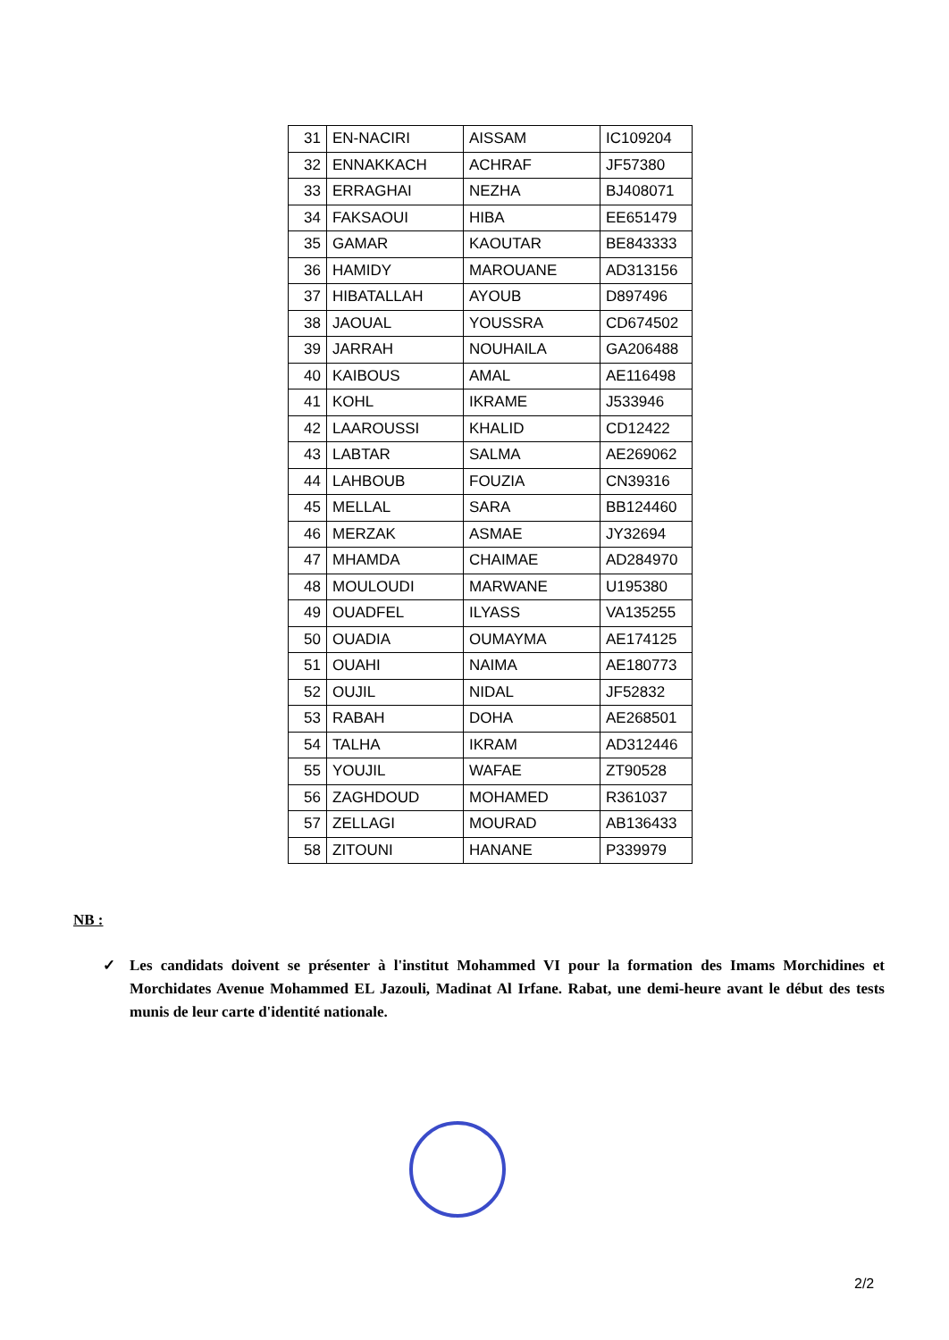| 31 | EN-NACIRI | AISSAM | IC109204 |
| 32 | ENNAKKACH | ACHRAF | JF57380 |
| 33 | ERRAGHAI | NEZHA | BJ408071 |
| 34 | FAKSAOUI | HIBA | EE651479 |
| 35 | GAMAR | KAOUTAR | BE843333 |
| 36 | HAMIDY | MAROUANE | AD313156 |
| 37 | HIBATALLAH | AYOUB | D897496 |
| 38 | JAOUAL | YOUSSRA | CD674502 |
| 39 | JARRAH | NOUHAILA | GA206488 |
| 40 | KAIBOUS | AMAL | AE116498 |
| 41 | KOHL | IKRAME | J533946 |
| 42 | LAAROUSSI | KHALID | CD12422 |
| 43 | LABTAR | SALMA | AE269062 |
| 44 | LAHBOUB | FOUZIA | CN39316 |
| 45 | MELLAL | SARA | BB124460 |
| 46 | MERZAK | ASMAE | JY32694 |
| 47 | MHAMDA | CHAIMAE | AD284970 |
| 48 | MOULOUDI | MARWANE | U195380 |
| 49 | OUADFEL | ILYASS | VA135255 |
| 50 | OUADIA | OUMAYMA | AE174125 |
| 51 | OUAHI | NAIMA | AE180773 |
| 52 | OUJIL | NIDAL | JF52832 |
| 53 | RABAH | DOHA | AE268501 |
| 54 | TALHA | IKRAM | AD312446 |
| 55 | YOUJIL | WAFAE | ZT90528 |
| 56 | ZAGHDOUD | MOHAMED | R361037 |
| 57 | ZELLAGI | MOURAD | AB136433 |
| 58 | ZITOUNI | HANANE | P339979 |
NB :
✓ Les candidats doivent se présenter à l'institut Mohammed VI pour la formation des Imams Morchidines et Morchidates Avenue Mohammed EL Jazouli, Madinat Al Irfane. Rabat, une demi-heure avant le début des tests munis de leur carte d'identité nationale.
2/2